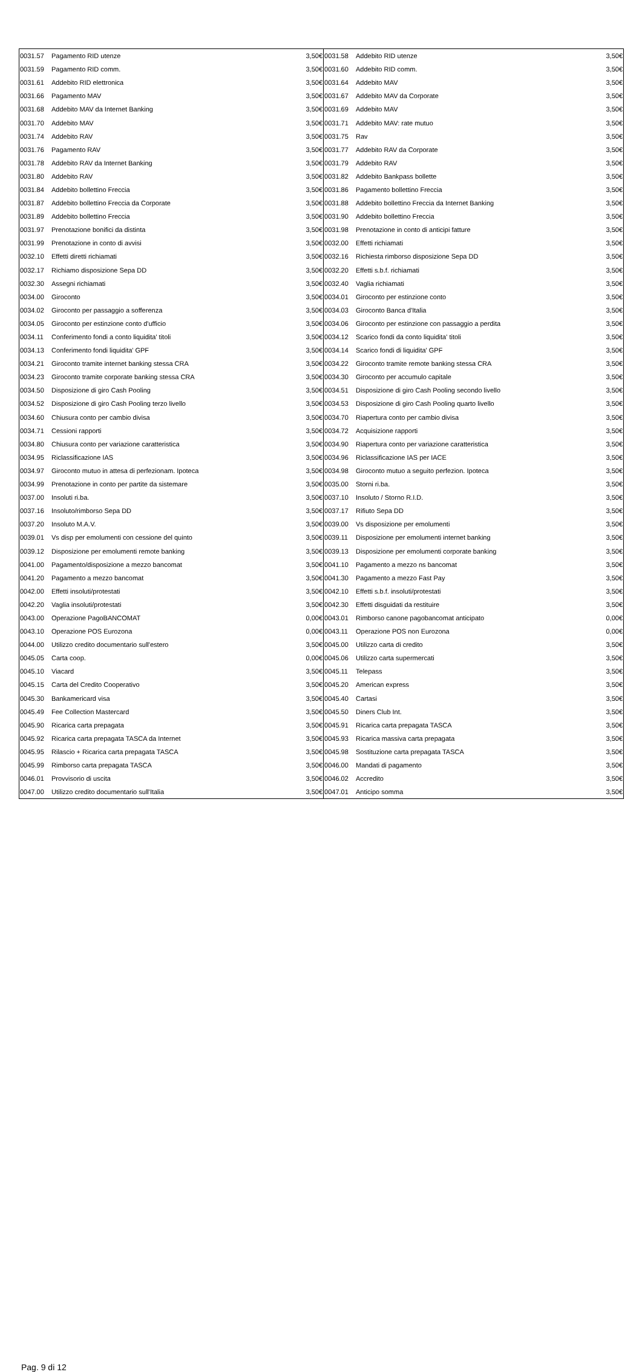| 0031.57 | Pagamento RID utenze | 3,50€ | 0031.58 | Addebito RID utenze | 3,50€ |
| 0031.59 | Pagamento RID comm. | 3,50€ | 0031.60 | Addebito RID comm. | 3,50€ |
| 0031.61 | Addebito RID elettronica | 3,50€ | 0031.64 | Addebito MAV | 3,50€ |
| 0031.66 | Pagamento MAV | 3,50€ | 0031.67 | Addebito MAV da Corporate | 3,50€ |
| 0031.68 | Addebito MAV da Internet Banking | 3,50€ | 0031.69 | Addebito MAV | 3,50€ |
| 0031.70 | Addebito MAV | 3,50€ | 0031.71 | Addebito MAV: rate mutuo | 3,50€ |
| 0031.74 | Addebito RAV | 3,50€ | 0031.75 | Rav | 3,50€ |
| 0031.76 | Pagamento RAV | 3,50€ | 0031.77 | Addebito RAV da Corporate | 3,50€ |
| 0031.78 | Addebito RAV da Internet Banking | 3,50€ | 0031.79 | Addebito RAV | 3,50€ |
| 0031.80 | Addebito RAV | 3,50€ | 0031.82 | Addebito Bankpass bollette | 3,50€ |
| 0031.84 | Addebito bollettino Freccia | 3,50€ | 0031.86 | Pagamento bollettino Freccia | 3,50€ |
| 0031.87 | Addebito bollettino Freccia da Corporate | 3,50€ | 0031.88 | Addebito bollettino Freccia da Internet Banking | 3,50€ |
| 0031.89 | Addebito bollettino Freccia | 3,50€ | 0031.90 | Addebito bollettino Freccia | 3,50€ |
| 0031.97 | Prenotazione bonifici da distinta | 3,50€ | 0031.98 | Prenotazione in conto di anticipi fatture | 3,50€ |
| 0031.99 | Prenotazione in conto di avvisi | 3,50€ | 0032.00 | Effetti richiamati | 3,50€ |
| 0032.10 | Effetti diretti richiamati | 3,50€ | 0032.16 | Richiesta rimborso disposizione Sepa DD | 3,50€ |
| 0032.17 | Richiamo disposizione Sepa DD | 3,50€ | 0032.20 | Effetti s.b.f. richiamati | 3,50€ |
| 0032.30 | Assegni richiamati | 3,50€ | 0032.40 | Vaglia richiamati | 3,50€ |
| 0034.00 | Giroconto | 3,50€ | 0034.01 | Giroconto per estinzione conto | 3,50€ |
| 0034.02 | Giroconto per passaggio a sofferenza | 3,50€ | 0034.03 | Giroconto Banca d'Italia | 3,50€ |
| 0034.05 | Giroconto per estinzione conto d'ufficio | 3,50€ | 0034.06 | Giroconto per estinzione con passaggio a perdita | 3,50€ |
| 0034.11 | Conferimento fondi a conto liquidita' titoli | 3,50€ | 0034.12 | Scarico fondi da conto liquidita' titoli | 3,50€ |
| 0034.13 | Conferimento fondi liquidita' GPF | 3,50€ | 0034.14 | Scarico fondi di liquidita' GPF | 3,50€ |
| 0034.21 | Giroconto tramite internet banking stessa CRA | 3,50€ | 0034.22 | Giroconto tramite remote banking stessa CRA | 3,50€ |
| 0034.23 | Giroconto tramite corporate banking stessa CRA | 3,50€ | 0034.30 | Giroconto per accumulo capitale | 3,50€ |
| 0034.50 | Disposizione di giro Cash Pooling | 3,50€ | 0034.51 | Disposizione di giro Cash Pooling secondo livello | 3,50€ |
| 0034.52 | Disposizione di giro Cash Pooling terzo livello | 3,50€ | 0034.53 | Disposizione di giro Cash Pooling quarto livello | 3,50€ |
| 0034.60 | Chiusura conto per cambio divisa | 3,50€ | 0034.70 | Riapertura conto per cambio divisa | 3,50€ |
| 0034.71 | Cessioni rapporti | 3,50€ | 0034.72 | Acquisizione rapporti | 3,50€ |
| 0034.80 | Chiusura conto per variazione caratteristica | 3,50€ | 0034.90 | Riapertura conto per variazione caratteristica | 3,50€ |
| 0034.95 | Riclassificazione IAS | 3,50€ | 0034.96 | Riclassificazione IAS per IACE | 3,50€ |
| 0034.97 | Giroconto mutuo in attesa di perfezionam. Ipoteca | 3,50€ | 0034.98 | Giroconto mutuo a seguito perfezion. Ipoteca | 3,50€ |
| 0034.99 | Prenotazione in conto per partite da sistemare | 3,50€ | 0035.00 | Storni ri.ba. | 3,50€ |
| 0037.00 | Insoluti ri.ba. | 3,50€ | 0037.10 | Insoluto / Storno R.I.D. | 3,50€ |
| 0037.16 | Insoluto/rimborso Sepa DD | 3,50€ | 0037.17 | Rifiuto Sepa DD | 3,50€ |
| 0037.20 | Insoluto M.A.V. | 3,50€ | 0039.00 | Vs disposizione per emolumenti | 3,50€ |
| 0039.01 | Vs disp per emolumenti con cessione del quinto | 3,50€ | 0039.11 | Disposizione per emolumenti internet banking | 3,50€ |
| 0039.12 | Disposizione per emolumenti remote banking | 3,50€ | 0039.13 | Disposizione per emolumenti corporate banking | 3,50€ |
| 0041.00 | Pagamento/disposizione a mezzo bancomat | 3,50€ | 0041.10 | Pagamento a mezzo ns bancomat | 3,50€ |
| 0041.20 | Pagamento a mezzo bancomat | 3,50€ | 0041.30 | Pagamento a mezzo Fast Pay | 3,50€ |
| 0042.00 | Effetti insoluti/protestati | 3,50€ | 0042.10 | Effetti s.b.f. insoluti/protestati | 3,50€ |
| 0042.20 | Vaglia insoluti/protestati | 3,50€ | 0042.30 | Effetti disguidati da restituire | 3,50€ |
| 0043.00 | Operazione PagoBANCOMAT | 0,00€ | 0043.01 | Rimborso canone pagobancomat anticipato | 0,00€ |
| 0043.10 | Operazione POS Eurozona | 0,00€ | 0043.11 | Operazione POS non Eurozona | 0,00€ |
| 0044.00 | Utilizzo credito documentario sull'estero | 3,50€ | 0045.00 | Utilizzo carta di credito | 3,50€ |
| 0045.05 | Carta coop. | 0,00€ | 0045.06 | Utilizzo carta supermercati | 3,50€ |
| 0045.10 | Viacard | 3,50€ | 0045.11 | Telepass | 3,50€ |
| 0045.15 | Carta del Credito Cooperativo | 3,50€ | 0045.20 | American express | 3,50€ |
| 0045.30 | Bankamericard visa | 3,50€ | 0045.40 | Cartasi | 3,50€ |
| 0045.49 | Fee Collection Mastercard | 3,50€ | 0045.50 | Diners Club Int. | 3,50€ |
| 0045.90 | Ricarica carta prepagata | 3,50€ | 0045.91 | Ricarica carta prepagata TASCA | 3,50€ |
| 0045.92 | Ricarica carta prepagata TASCA da Internet | 3,50€ | 0045.93 | Ricarica massiva carta prepagata | 3,50€ |
| 0045.95 | Rilascio + Ricarica carta prepagata TASCA | 3,50€ | 0045.98 | Sostituzione carta prepagata TASCA | 3,50€ |
| 0045.99 | Rimborso carta prepagata TASCA | 3,50€ | 0046.00 | Mandati di pagamento | 3,50€ |
| 0046.01 | Provvisorio di uscita | 3,50€ | 0046.02 | Accredito | 3,50€ |
| 0047.00 | Utilizzo credito documentario sull'Italia | 3,50€ | 0047.01 | Anticipo somma | 3,50€ |
Pag. 9 di 12